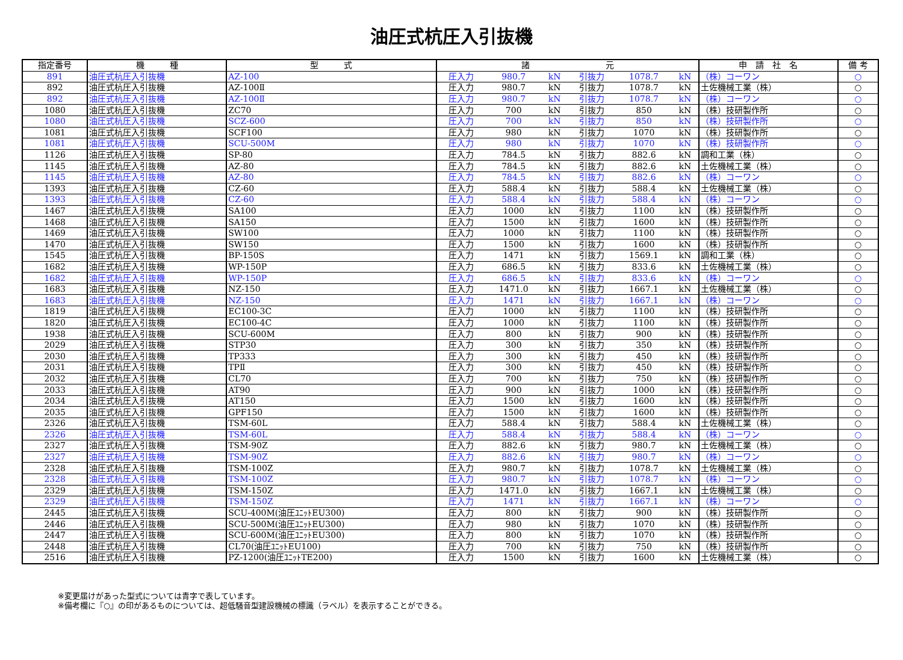油圧式杭圧入引抜機
| 指定番号 | 機 種 | 型 式 | 諸 元 | | | | | | 申 請 社 名 | 備 考 |
| --- | --- | --- | --- | --- | --- | --- | --- | --- | --- | --- |
| 891 | 油圧式杭圧入引抜機 | AZ-100 | 圧入力 | 980.7 | kN | 引抜力 | 1078.7 | kN | （株）コーワン | ○ |
| 892 | 油圧式杭圧入引抜機 | AZ-100Ⅱ | 圧入力 | 980.7 | kN | 引抜力 | 1078.7 | kN | 土佐機械工業（株） | ○ |
| 892 | 油圧式杭圧入引抜機 | AZ-100Ⅱ | 圧入力 | 980.7 | kN | 引抜力 | 1078.7 | kN | （株）コーワン | ○ |
| 1080 | 油圧式杭圧入引抜機 | ZC70 | 圧入力 | 700 | kN | 引抜力 | 850 | kN | （株）技研製作所 | ○ |
| 1080 | 油圧式杭圧入引抜機 | SCZ-600 | 圧入力 | 700 | kN | 引抜力 | 850 | kN | （株）技研製作所 | ○ |
| 1081 | 油圧式杭圧入引抜機 | SCF100 | 圧入力 | 980 | kN | 引抜力 | 1070 | kN | （株）技研製作所 | ○ |
| 1081 | 油圧式杭圧入引抜機 | SCU-500M | 圧入力 | 980 | kN | 引抜力 | 1070 | kN | （株）技研製作所 | ○ |
| 1126 | 油圧式杭圧入引抜機 | SP-80 | 圧入力 | 784.5 | kN | 引抜力 | 882.6 | kN | 調和工業（株） | ○ |
| 1145 | 油圧式杭圧入引抜機 | AZ-80 | 圧入力 | 784.5 | kN | 引抜力 | 882.6 | kN | 土佐機械工業（株） | ○ |
| 1145 | 油圧式杭圧入引抜機 | AZ-80 | 圧入力 | 784.5 | kN | 引抜力 | 882.6 | kN | （株）コーワン | ○ |
| 1393 | 油圧式杭圧入引抜機 | CZ-60 | 圧入力 | 588.4 | kN | 引抜力 | 588.4 | kN | 土佐機械工業（株） | ○ |
| 1393 | 油圧式杭圧入引抜機 | CZ-60 | 圧入力 | 588.4 | kN | 引抜力 | 588.4 | kN | （株）コーワン | ○ |
| 1467 | 油圧式杭圧入引抜機 | SA100 | 圧入力 | 1000 | kN | 引抜力 | 1100 | kN | （株）技研製作所 | ○ |
| 1468 | 油圧式杭圧入引抜機 | SA150 | 圧入力 | 1500 | kN | 引抜力 | 1600 | kN | （株）技研製作所 | ○ |
| 1469 | 油圧式杭圧入引抜機 | SW100 | 圧入力 | 1000 | kN | 引抜力 | 1100 | kN | （株）技研製作所 | ○ |
| 1470 | 油圧式杭圧入引抜機 | SW150 | 圧入力 | 1500 | kN | 引抜力 | 1600 | kN | （株）技研製作所 | ○ |
| 1545 | 油圧式杭圧入引抜機 | BP-150S | 圧入力 | 1471 | kN | 引抜力 | 1569.1 | kN | 調和工業（株） | ○ |
| 1682 | 油圧式杭圧入引抜機 | WP-150P | 圧入力 | 686.5 | kN | 引抜力 | 833.6 | kN | 土佐機械工業（株） | ○ |
| 1682 | 油圧式杭圧入引抜機 | WP-150P | 圧入力 | 686.5 | kN | 引抜力 | 833.6 | kN | （株）コーワン | ○ |
| 1683 | 油圧式杭圧入引抜機 | NZ-150 | 圧入力 | 1471.0 | kN | 引抜力 | 1667.1 | kN | 土佐機械工業（株） | ○ |
| 1683 | 油圧式杭圧入引抜機 | NZ-150 | 圧入力 | 1471 | kN | 引抜力 | 1667.1 | kN | （株）コーワン | ○ |
| 1819 | 油圧式杭圧入引抜機 | EC100-3C | 圧入力 | 1000 | kN | 引抜力 | 1100 | kN | （株）技研製作所 | ○ |
| 1820 | 油圧式杭圧入引抜機 | EC100-4C | 圧入力 | 1000 | kN | 引抜力 | 1100 | kN | （株）技研製作所 | ○ |
| 1938 | 油圧式杭圧入引抜機 | SCU-600M | 圧入力 | 800 | kN | 引抜力 | 900 | kN | （株）技研製作所 | ○ |
| 2029 | 油圧式杭圧入引抜機 | STP30 | 圧入力 | 300 | kN | 引抜力 | 350 | kN | （株）技研製作所 | ○ |
| 2030 | 油圧式杭圧入引抜機 | TP333 | 圧入力 | 300 | kN | 引抜力 | 450 | kN | （株）技研製作所 | ○ |
| 2031 | 油圧式杭圧入引抜機 | TPⅡ | 圧入力 | 300 | kN | 引抜力 | 450 | kN | （株）技研製作所 | ○ |
| 2032 | 油圧式杭圧入引抜機 | CL70 | 圧入力 | 700 | kN | 引抜力 | 750 | kN | （株）技研製作所 | ○ |
| 2033 | 油圧式杭圧入引抜機 | AT90 | 圧入力 | 900 | kN | 引抜力 | 1000 | kN | （株）技研製作所 | ○ |
| 2034 | 油圧式杭圧入引抜機 | AT150 | 圧入力 | 1500 | kN | 引抜力 | 1600 | kN | （株）技研製作所 | ○ |
| 2035 | 油圧式杭圧入引抜機 | GPF150 | 圧入力 | 1500 | kN | 引抜力 | 1600 | kN | （株）技研製作所 | ○ |
| 2326 | 油圧式杭圧入引抜機 | TSM-60L | 圧入力 | 588.4 | kN | 引抜力 | 588.4 | kN | 土佐機械工業（株） | ○ |
| 2326 | 油圧式杭圧入引抜機 | TSM-60L | 圧入力 | 588.4 | kN | 引抜力 | 588.4 | kN | （株）コーワン | ○ |
| 2327 | 油圧式杭圧入引抜機 | TSM-90Z | 圧入力 | 882.6 | kN | 引抜力 | 980.7 | kN | 土佐機械工業（株） | ○ |
| 2327 | 油圧式杭圧入引抜機 | TSM-90Z | 圧入力 | 882.6 | kN | 引抜力 | 980.7 | kN | （株）コーワン | ○ |
| 2328 | 油圧式杭圧入引抜機 | TSM-100Z | 圧入力 | 980.7 | kN | 引抜力 | 1078.7 | kN | 土佐機械工業（株） | ○ |
| 2328 | 油圧式杭圧入引抜機 | TSM-100Z | 圧入力 | 980.7 | kN | 引抜力 | 1078.7 | kN | （株）コーワン | ○ |
| 2329 | 油圧式杭圧入引抜機 | TSM-150Z | 圧入力 | 1471.0 | kN | 引抜力 | 1667.1 | kN | 土佐機械工業（株） | ○ |
| 2329 | 油圧式杭圧入引抜機 | TSM-150Z | 圧入力 | 1471 | kN | 引抜力 | 1667.1 | kN | （株）コーワン | ○ |
| 2445 | 油圧式杭圧入引抜機 | SCU-400M(油圧ﾕﾆｯﾄEU300) | 圧入力 | 800 | kN | 引抜力 | 900 | kN | （株）技研製作所 | ○ |
| 2446 | 油圧式杭圧入引抜機 | SCU-500M(油圧ﾕﾆｯﾄEU300) | 圧入力 | 980 | kN | 引抜力 | 1070 | kN | （株）技研製作所 | ○ |
| 2447 | 油圧式杭圧入引抜機 | SCU-600M(油圧ﾕﾆｯﾄEU300) | 圧入力 | 800 | kN | 引抜力 | 1070 | kN | （株）技研製作所 | ○ |
| 2448 | 油圧式杭圧入引抜機 | CL70(油圧ﾕﾆｯﾄEU100) | 圧入力 | 700 | kN | 引抜力 | 750 | kN | （株）技研製作所 | ○ |
| 2516 | 油圧式杭圧入引抜機 | PZ-1200(油圧ﾕﾆｯﾄTE200) | 圧入力 | 1500 | kN | 引抜力 | 1600 | kN | 土佐機械工業（株） | ○ |
※変更届けがあった型式については青字で表しています。
※備考欄に『○』の印があるものについては、超低騒音型建設機械の標識（ラベル）を表示することができる。